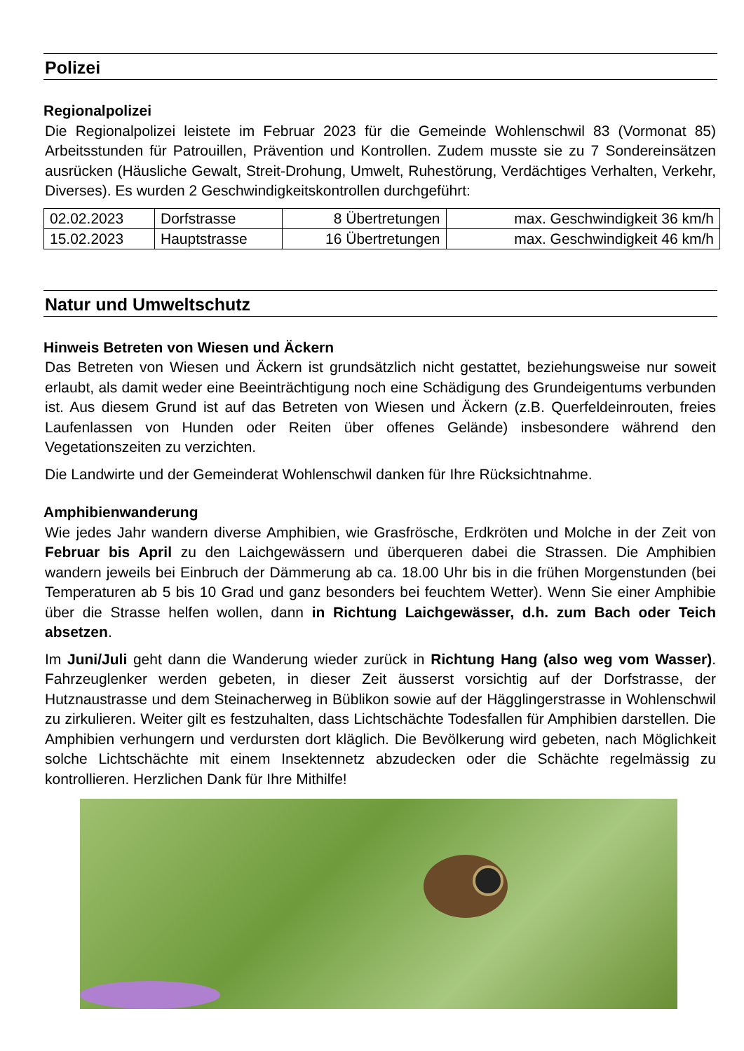Polizei
Regionalpolizei
Die Regionalpolizei leistete im Februar 2023 für die Gemeinde Wohlenschwil 83 (Vormonat 85) Arbeitsstunden für Patrouillen, Prävention und Kontrollen. Zudem musste sie zu 7 Sondereinsätzen ausrücken (Häusliche Gewalt, Streit-Drohung, Umwelt, Ruhestörung, Verdächtiges Verhalten, Verkehr, Diverses). Es wurden 2 Geschwindigkeitskontrollen durchgeführt:
| 02.02.2023 | Dorfstrasse | 8 Übertretungen | max. Geschwindigkeit 36 km/h |
| 15.02.2023 | Hauptstrasse | 16 Übertretungen | max. Geschwindigkeit 46 km/h |
Natur und Umweltschutz
Hinweis Betreten von Wiesen und Äckern
Das Betreten von Wiesen und Äckern ist grundsätzlich nicht gestattet, beziehungsweise nur soweit erlaubt, als damit weder eine Beeinträchtigung noch eine Schädigung des Grundeigentums verbunden ist. Aus diesem Grund ist auf das Betreten von Wiesen und Äckern (z.B. Querfeldeinrouten, freies Laufenlassen von Hunden oder Reiten über offenes Gelände) insbesondere während den Vegetationszeiten zu verzichten.
Die Landwirte und der Gemeinderat Wohlenschwil danken für Ihre Rücksichtnahme.
Amphibienwanderung
Wie jedes Jahr wandern diverse Amphibien, wie Grasfrösche, Erdkröten und Molche in der Zeit von Februar bis April zu den Laichgewässern und überqueren dabei die Strassen. Die Amphibien wandern jeweils bei Einbruch der Dämmerung ab ca. 18.00 Uhr bis in die frühen Morgenstunden (bei Temperaturen ab 5 bis 10 Grad und ganz besonders bei feuchtem Wetter). Wenn Sie einer Amphibie über die Strasse helfen wollen, dann in Richtung Laichgewässer, d.h. zum Bach oder Teich absetzen.
Im Juni/Juli geht dann die Wanderung wieder zurück in Richtung Hang (also weg vom Wasser). Fahrzeuglenker werden gebeten, in dieser Zeit äusserst vorsichtig auf der Dorfstrasse, der Hutznaustrasse und dem Steinacherweg in Büblikon sowie auf der Hägglingerstrasse in Wohlenschwil zu zirkulieren. Weiter gilt es festzuhalten, dass Lichtschächte Todesfallen für Amphibien darstellen. Die Amphibien verhungern und verdursten dort kläglich. Die Bevölkerung wird gebeten, nach Möglichkeit solche Lichtschächte mit einem Insektennetz abzudecken oder die Schächte regelmässig zu kontrollieren. Herzlichen Dank für Ihre Mithilfe!